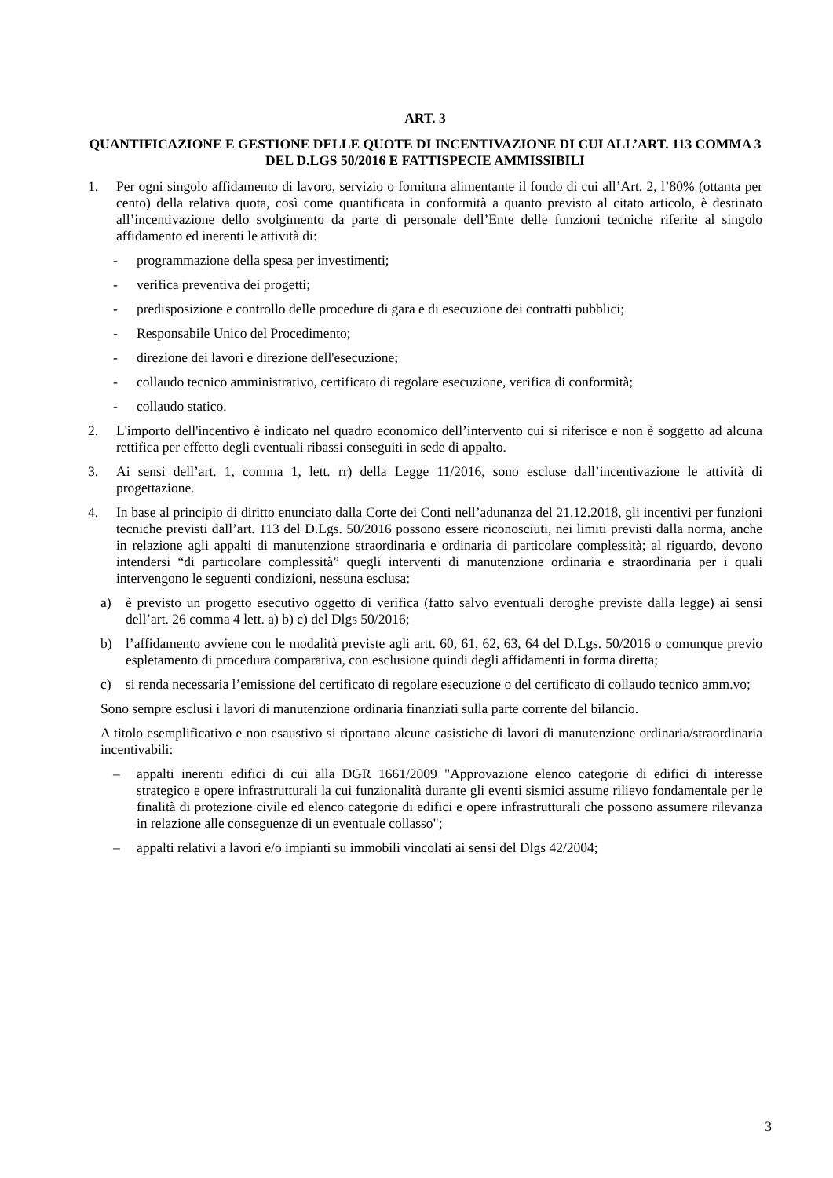ART. 3
QUANTIFICAZIONE E GESTIONE DELLE QUOTE DI INCENTIVAZIONE DI CUI ALL’ART. 113 COMMA 3 DEL D.LGS 50/2016 E FATTISPECIE AMMISSIBILI
1. Per ogni singolo affidamento di lavoro, servizio o fornitura alimentante il fondo di cui all’Art. 2, l’80% (ottanta per cento) della relativa quota, così come quantificata in conformità a quanto previsto al citato articolo, è destinato all’incentivazione dello svolgimento da parte di personale dell’Ente delle funzioni tecniche riferite al singolo affidamento ed inerenti le attività di:
- programmazione della spesa per investimenti;
- verifica preventiva dei progetti;
- predisposizione e controllo delle procedure di gara e di esecuzione dei contratti pubblici;
- Responsabile Unico del Procedimento;
- direzione dei lavori e direzione dell'esecuzione;
- collaudo tecnico amministrativo, certificato di regolare esecuzione, verifica di conformità;
- collaudo statico.
2. L'importo dell'incentivo è indicato nel quadro economico dell’intervento cui si riferisce e non è soggetto ad alcuna rettifica per effetto degli eventuali ribassi conseguiti in sede di appalto.
3. Ai sensi dell’art. 1, comma 1, lett. rr) della Legge 11/2016, sono escluse dall’incentivazione le attività di progettazione.
4. In base al principio di diritto enunciato dalla Corte dei Conti nell’adunanza del 21.12.2018, gli incentivi per funzioni tecniche previsti dall’art. 113 del D.Lgs. 50/2016 possono essere riconosciuti, nei limiti previsti dalla norma, anche in relazione agli appalti di manutenzione straordinaria e ordinaria di particolare complessità; al riguardo, devono intendersi “di particolare complessità” quegli interventi di manutenzione ordinaria e straordinaria per i quali intervengono le seguenti condizioni, nessuna esclusa:
a) è previsto un progetto esecutivo oggetto di verifica (fatto salvo eventuali deroghe previste dalla legge) ai sensi dell’art. 26 comma 4 lett. a) b) c) del Dlgs 50/2016;
b) l’affidamento avviene con le modalità previste agli artt. 60, 61, 62, 63, 64 del D.Lgs. 50/2016 o comunque previo espletamento di procedura comparativa, con esclusione quindi degli affidamenti in forma diretta;
c) si renda necessaria l’emissione del certificato di regolare esecuzione o del certificato di collaudo tecnico amm.vo;
Sono sempre esclusi i lavori di manutenzione ordinaria finanziati sulla parte corrente del bilancio.
A titolo esemplificativo e non esaustivo si riportano alcune casistiche di lavori di manutenzione ordinaria/straordinaria incentivabili:
– appalti inerenti edifici di cui alla DGR 1661/2009 "Approvazione elenco categorie di edifici di interesse strategico e opere infrastrutturali la cui funzionalità durante gli eventi sismici assume rilievo fondamentale per le finalità di protezione civile ed elenco categorie di edifici e opere infrastrutturali che possono assumere rilevanza in relazione alle conseguenze di un eventuale collasso";
– appalti relativi a lavori e/o impianti su immobili vincolati ai sensi del Dlgs 42/2004;
3